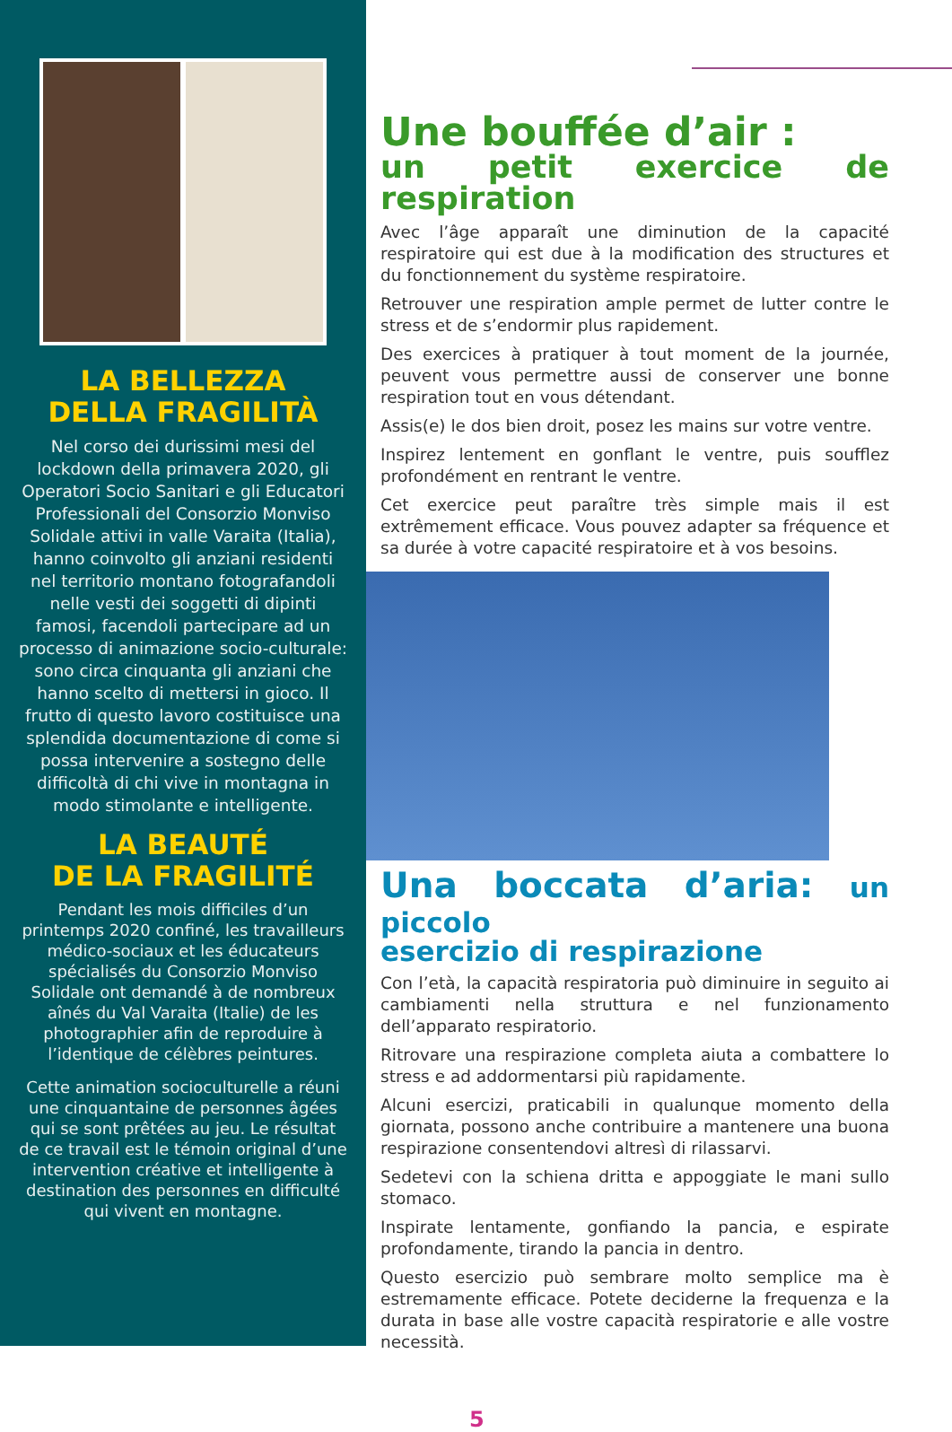LA BELLEZZA
DELLA FRAGILITÀ
Nel corso dei durissimi mesi del lockdown della primavera 2020, gli Operatori Socio Sanitari e gli Educatori Professionali del Consorzio Monviso Solidale attivi in valle Varaita (Italia), hanno coinvolto gli anziani residenti nel territorio montano fotografandoli nelle vesti dei soggetti di dipinti famosi, facendoli partecipare ad un processo di animazione socio-culturale: sono circa cinquanta gli anziani che hanno scelto di mettersi in gioco. Il frutto di questo lavoro costituisce una splendida documentazione di come si possa intervenire a sostegno delle difficoltà di chi vive in montagna in modo stimolante e intelligente.
LA BEAUTÉ
DE LA FRAGILITÉ
Pendant les mois difficiles d’un printemps 2020 confiné, les travailleurs médico-sociaux et les éducateurs spécialisés du Consorzio Monviso Solidale ont demandé à de nombreux aînés du Val Varaita (Italie) de les photographier afin de reproduire à l’identique de célèbres peintures.
Cette animation socioculturelle a réuni une cinquantaine de personnes âgées qui se sont prêtées au jeu. Le résultat de ce travail est le témoin original d’une intervention créative et intelligente à destination des personnes en difficulté qui vivent en montagne.
Une bouffée d’air :
un petit exercice de respiration
Avec l’âge apparaît une diminution de la capacité respiratoire qui est due à la modification des structures et du fonctionnement du système respiratoire.
Retrouver une respiration ample permet de lutter contre le stress et de s’endormir plus rapidement.
Des exercices à pratiquer à tout moment de la journée, peuvent vous permettre aussi de conserver une bonne respiration tout en vous détendant.
Assis(e) le dos bien droit, posez les mains sur votre ventre.
Inspirez lentement en gonflant le ventre, puis soufflez profondément en rentrant le ventre.
Cet exercice peut paraître très simple mais il est extrêmement efficace. Vous pouvez adapter sa fréquence et sa durée à votre capacité respiratoire et à vos besoins.
Una boccata d’aria: un piccolo
esercizio di respirazione
Con l’età, la capacità respiratoria può diminuire in seguito ai cambiamenti nella struttura e nel funzionamento dell’apparato respiratorio.
Ritrovare una respirazione completa aiuta a combattere lo stress e ad addormentarsi più rapidamente.
Alcuni esercizi, praticabili in qualunque momento della giornata, possono anche contribuire a mantenere una buona respirazione consentendovi altresì di rilassarvi.
Sedetevi con la schiena dritta e appoggiate le mani sullo stomaco.
Inspirate lentamente, gonfiando la pancia, e espirate profondamente, tirando la pancia in dentro.
Questo esercizio può sembrare molto semplice ma è estremamente efficace. Potete deciderne la frequenza e la durata in base alle vostre capacità respiratorie e alle vostre necessità.
5